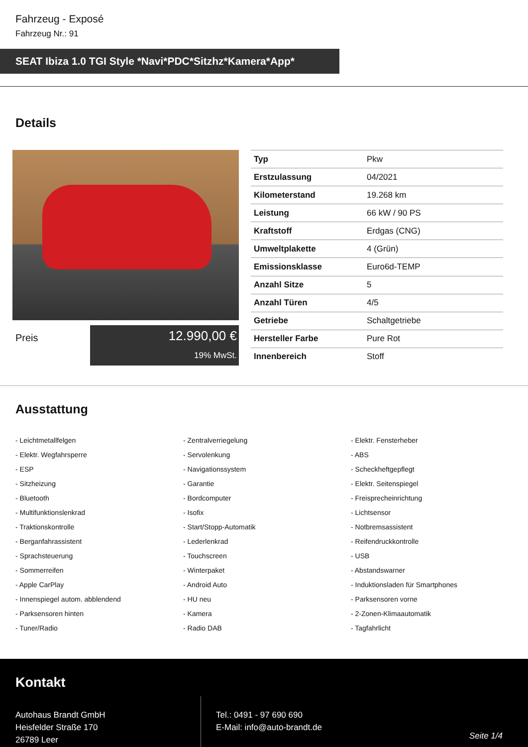Fahrzeug - Exposé
Fahrzeug Nr.: 91
SEAT Ibiza 1.0 TGI Style *Navi*PDC*Sitzhz*Kamera*App*
Details
Preis
12.990,00 €
19% MwSt.
| Typ | Pkw |
| Erstzulassung | 04/2021 |
| Kilometerstand | 19.268 km |
| Leistung | 66 kW / 90 PS |
| Kraftstoff | Erdgas (CNG) |
| Umweltplakette | 4 (Grün) |
| Emissionsklasse | Euro6d-TEMP |
| Anzahl Sitze | 5 |
| Anzahl Türen | 4/5 |
| Getriebe | Schaltgetriebe |
| Hersteller Farbe | Pure Rot |
| Innenbereich | Stoff |
Ausstattung
- Leichtmetallfelgen
- Zentralverriegelung
- Elektr. Fensterheber
- Elektr. Wegfahrsperre
- Servolenkung
- ABS
- ESP
- Navigationssystem
- Scheckheftgepflegt
- Sitzheizung
- Garantie
- Elektr. Seitenspiegel
- Bluetooth
- Bordcomputer
- Freisprecheinrichtung
- Multifunktionslenkrad
- Isofix
- Lichtsensor
- Traktionskontrolle
- Start/Stopp-Automatik
- Notbremsassistent
- Berganfahrassistent
- Lederlenkrad
- Reifendruckkontrolle
- Sprachsteuerung
- Touchscreen
- USB
- Sommerreifen
- Winterpaket
- Abstandswarner
- Apple CarPlay
- Android Auto
- Induktionsladen für Smartphones
- Innenspiegel autom. abblendend
- HU neu
- Parksensoren vorne
- Parksensoren hinten
- Kamera
- 2-Zonen-Klimaautomatik
- Tuner/Radio
- Radio DAB
- Tagfahrlicht
Kontakt
Autohaus Brandt GmbH
Heisfelder Straße 170
26789 Leer
Tel.: 0491 - 97 690 690
E-Mail: info@auto-brandt.de
Seite 1/4